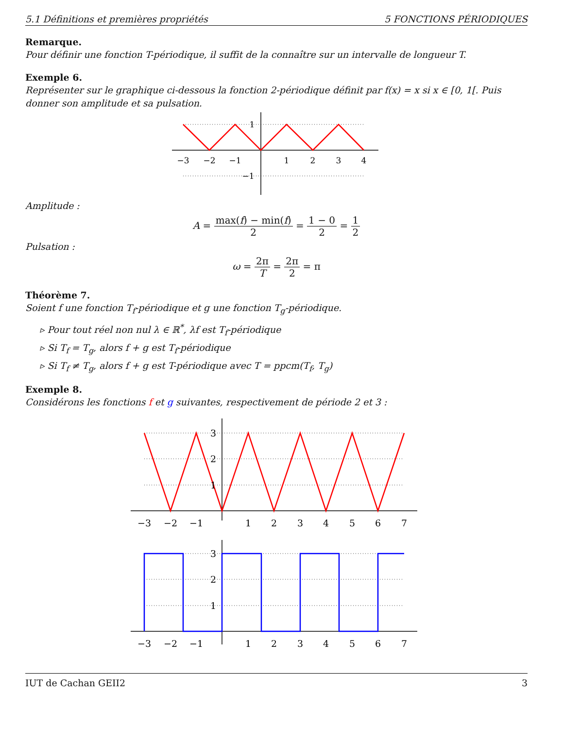5.1 Définitions et premières propriétés 5 FONCTIONS PÉRIODIQUES
Remarque.
Pour définir une fonction T-périodique, il suffit de la connaître sur un intervalle de longueur T.
Exemple 6.
Représenter sur le graphique ci-dessous la fonction 2-périodique définit par f(x) = x si x ∈ [0, 1[. Puis donner son amplitude et sa pulsation.
−3
−2
−1
1
2
3
4
1
−1
Amplitude :
A = max(f) − min(f) 2 = 1 − 0 2 = 1 2
Pulsation :
ω = 2π T = 2π 2 = π
Théorème 7.
Soient f une fonction T<sub>f</sub>-périodique et g une fonction T<sub>g</sub>-périodique.
▹ Pour tout réel non nul λ ∈ ℝ<sup>*</sup>, λf est T<sub>f</sub>-périodique
▹ Si T<sub>f</sub> = T<sub>g</sub>, alors f + g est T<sub>f</sub>-périodique
▹ Si T<sub>f</sub> ≠ T<sub>g</sub>, alors f + g est T-périodique avec T = ppcm(T<sub>f</sub>, T<sub>g</sub>)
Exemple 8.
Considérons les fonctions f et g suivantes, respectivement de période 2 et 3 :
−3
−2
−1
1
2
3
4
5
6
7
3
2
1
−3
−2
−1
1
2
3
4
5
6
7
3
2
1
IUT de Cachan GEII2 3